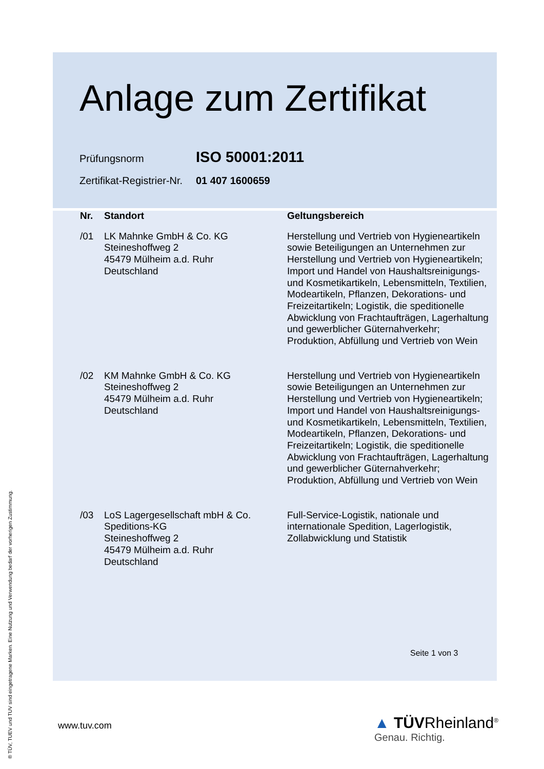Anlage zum Zertifikat
Prüfungsnorm ISO 50001:2011
Zertifikat-Registrier-Nr. 01 407 1600659
| Nr. | Standort | Geltungsbereich |
| --- | --- | --- |
| /01 | LK Mahnke GmbH & Co. KG Steineshoffweg 2 45479 Mülheim a.d. Ruhr Deutschland | Herstellung und Vertrieb von Hygieneartikeln sowie Beteiligungen an Unternehmen zur Herstellung und Vertrieb von Hygieneartikeln; Import und Handel von Haushaltsreinigungs- und Kosmetikartikeln, Lebensmitteln, Textilien, Modeartikeln, Pflanzen, Dekorations- und Freizeitartikeln; Logistik, die speditionelle Abwicklung von Frachtaufträgen, Lagerhaltung und gewerblicher Güternahverkehr; Produktion, Abfüllung und Vertrieb von Wein |
| /02 | KM Mahnke GmbH & Co. KG Steineshoffweg 2 45479 Mülheim a.d. Ruhr Deutschland | Herstellung und Vertrieb von Hygieneartikeln sowie Beteiligungen an Unternehmen zur Herstellung und Vertrieb von Hygieneartikeln; Import und Handel von Haushaltsreinigungs- und Kosmetikartikeln, Lebensmitteln, Textilien, Modeartikeln, Pflanzen, Dekorations- und Freizeitartikeln; Logistik, die speditionelle Abwicklung von Frachtaufträgen, Lagerhaltung und gewerblicher Güternahverkehr; Produktion, Abfüllung und Vertrieb von Wein |
| /03 | LoS Lagergesellschaft mbH & Co. Speditions-KG Steineshoffweg 2 45479 Mülheim a.d. Ruhr Deutschland | Full-Service-Logistik, nationale und internationale Spedition, Lagerlogistik, Zollabwicklung und Statistik |
Seite 1 von 3
www.tuv.com
▲ TÜVRheinland<sup>®</sup>
Genau. Richtig.
® TÜV, TUEV und TUV sind eingetragene Marken. Eine Nutzung und Verwendung bedarf der vorherigen Zustimmung.